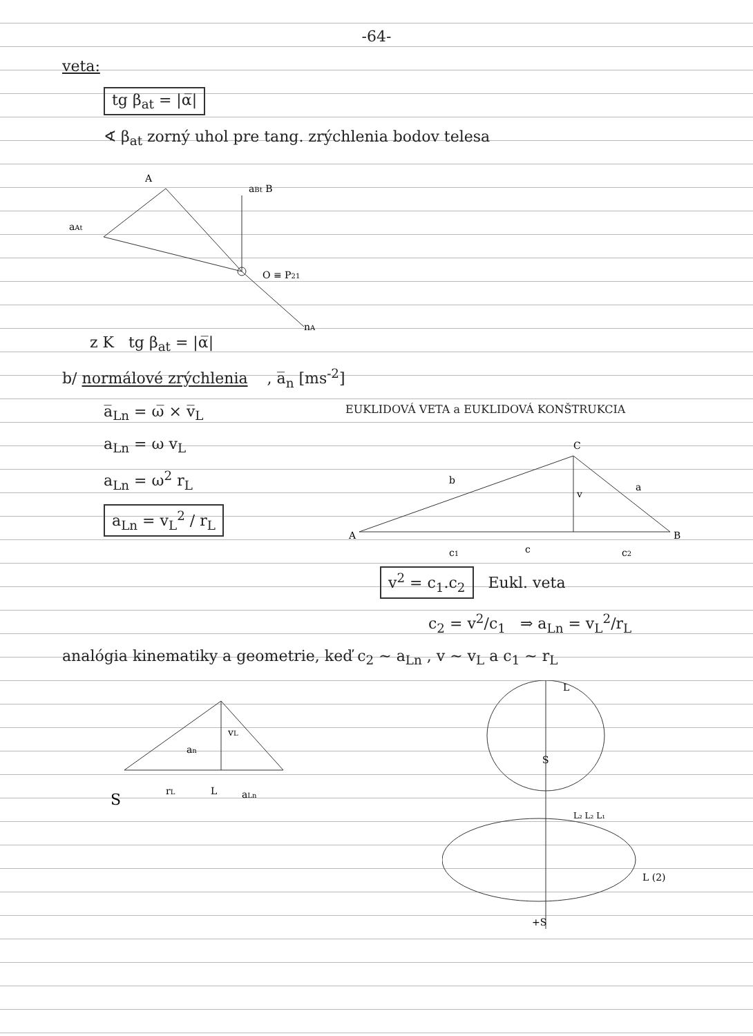-64-
veta:
tg β<sub>at</sub> = |α̅|
∢ β<sub>at</sub> zorný uhol pre tang. zrýchlenia bodov telesa
A
aBt B
aAt
O ≡ P21
nA
z K tg β<sub>at</sub> = |α̅|
b/ normálové zrýchlenia , a̅<sub>n</sub> [ms<sup>-2</sup>]
a̅<sub>Ln</sub> = ω̅ × v̅<sub>L</sub>
a<sub>Ln</sub> = ω v<sub>L</sub>
a<sub>Ln</sub> = ω<sup>2</sup> r<sub>L</sub>
a<sub>Ln</sub> = v<sub>L</sub><sup>2</sup> / r<sub>L</sub>
EUKLIDOVÁ VETA a EUKLIDOVÁ KONŠTRUKCIA
C
b
a
v
A
B
c1
c
c2
v<sup>2</sup> = c<sub>1</sub>.c<sub>2</sub> Eukl. veta
c<sub>2</sub> = v<sup>2</sup>/c<sub>1</sub> ⇒ a<sub>Ln</sub> = v<sub>L</sub><sup>2</sup>/r<sub>L</sub>
analógia kinematiky a geometrie, keď c<sub>2</sub> ~ a<sub>Ln</sub> , v ~ v<sub>L</sub> a c<sub>1</sub> ~ r<sub>L</sub>
S
rL
L
aLn
vL
an
L
S
L₂ L₂ L₁
L (2)
+S